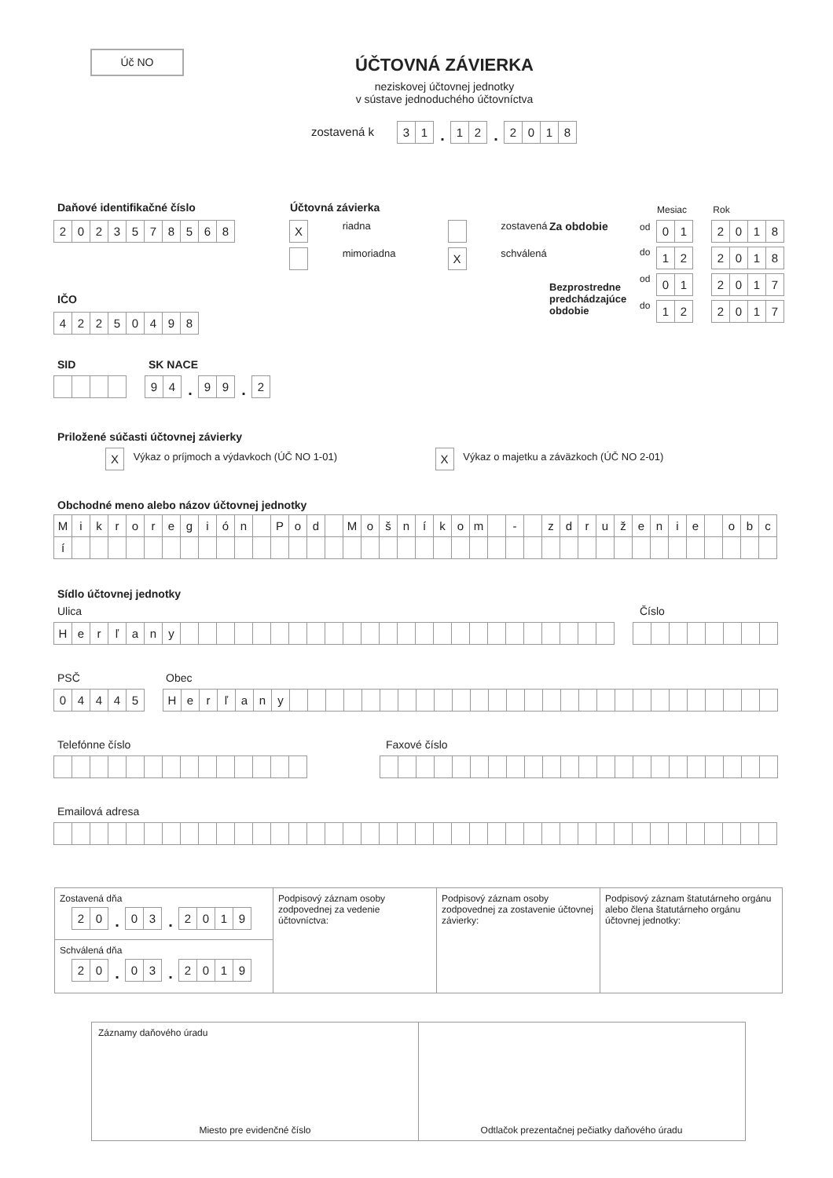Úč NO
ÚČTOVNÁ ZÁVIERKA
neziskovej účtovnej jednotky
v sústave jednoduchého účtovníctva
zostavená k 3 1. 1 2. 2018
Daňové identifikačné číslo
2023578568
IČO
42250498
Účtovná závierka
X riadna zostavená
mimoriadna X schválená
Mesiac Rok
Za obdobie od 0 1 2018
do 1 2 2018
Bezprostredne predchádzajúce obdobie
od 0 1 2017
do 1 2 2017
SID SK NACE
9 4. 9 9. 2
Priložené súčasti účtovnej závierky
X Výkaz o príjmoch a výdavkoch (ÚČ NO 1-01) X Výkaz o majetku a záväzkoch (ÚČ NO 2-01)
Obchodné meno alebo názov účtovnej jednotky
Mikroregión Pod Mošníkom - združenie obc
í
Sídlo účtovnej jednotky
Ulica Číslo
Herľany
PSČ Obec
04445 Herľany
Telefónne číslo Faxové číslo
Emailová adresa
Zostavená dňa
2 0. 0 3. 2019
Schválená dňa
2 0. 0 3. 2019
Podpisový záznam osoby zodpovednej za vedenie účtovníctva:
Podpisový záznam osoby zodpovednej za zostavenie účtovnej závierky:
Podpisový záznam štatutárneho orgánu alebo člena štatutárneho orgánu účtovnej jednotky:
Záznamy daňového úradu
Miesto pre evidenčné číslo
Odtlačok prezentačnej pečiatky daňového úradu